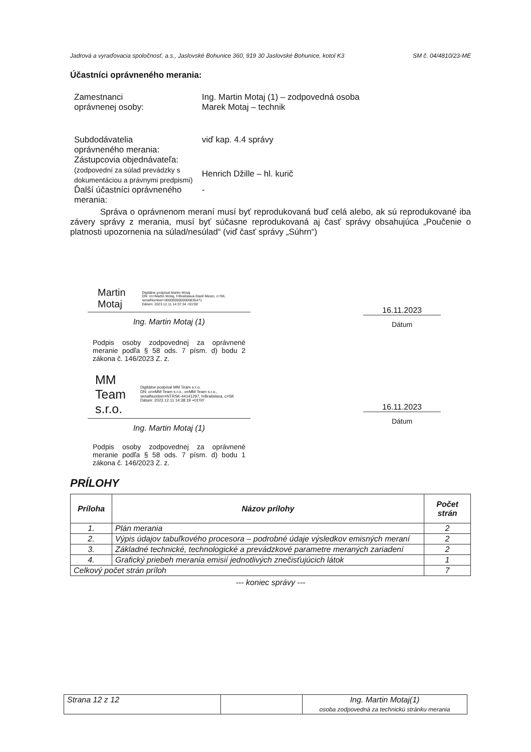Jadrová a vyraďovacia spoločnosť, a.s., Jaslovské Bohunice 360, 919 30 Jaslovské Bohunice, kotol K3 SM č. 04/4810/23-ME
Účastníci oprávneného merania:
Zamestnanci
oprávnenej osoby:
Ing. Martin Motaj (1) – zodpovedná osoba
Marek Motaj – technik
Subdodávatelia
oprávneného merania:
viď kap. 4.4 správy
Zástupcovia objednávateľa:
(zodpovední za súlad prevádzky s dokumentáciou a právnymi predpismi)
Henrich Džille – hl. kurič
Ďalší účastníci oprávneného merania:
-
Správa o oprávnenom meraní musí byť reprodukovaná buď celá alebo, ak sú reprodukované iba závery správy z merania, musí byť súčasne reprodukovaná aj časť správy obsahujúca „Poučenie o platnosti upozornenia na súlad/nesúlad“ (viď časť správy „Súhrn“)
Martin Motaj Digitálne podpísal Martin Motaj
DN: cn=Martin Motaj, l=Bratislava-Staré Mesto, c=SK, serialNumber=0000000000000835471
Dátum: 2023.12.11 14:37:34 +01'00'
Ing. Martin Motaj (1)
16.11.2023
Dátum
Podpis osoby zodpovednej za oprávnené meranie podľa § 58 ods. 7 písm. d) bodu 2 zákona č. 146/2023 Z. z.
MM Team
s.r.o. Digitálne podpísal MM Team s.r.o.
DN: cn=MM Team s.r.o., o=MM Team s.r.o., serialNumber=NTRSK-44141297, l=Bratislava, c=SK
Dátum: 2023.12.11 14:38:19 +01'00'
Ing. Martin Motaj (1)
16.11.2023
Dátum
Podpis osoby zodpovednej za oprávnené meranie podľa § 58 ods. 7 písm. d) bodu 1 zákona č. 146/2023 Z. z.
PRÍLOHY
| Príloha | Názov prílohy | Počet strán |
| --- | --- | --- |
| 1. | Plán merania | 2 |
| 2. | Výpis údajov tabuľkového procesora – podrobné údaje výsledkov emisných meraní | 2 |
| 3. | Základné technické, technologické a prevádzkové parametre meraných zariadení | 2 |
| 4. | Grafický priebeh merania emisií jednotlivých znečisťujúcich látok | 1 |
| Celkový počet strán príloh | | 7 |
--- koniec správy ---
| Strana 12 z 12 | | Ing. Martin Motaj(1) osoba zodpovedná za technickú stránku merania |